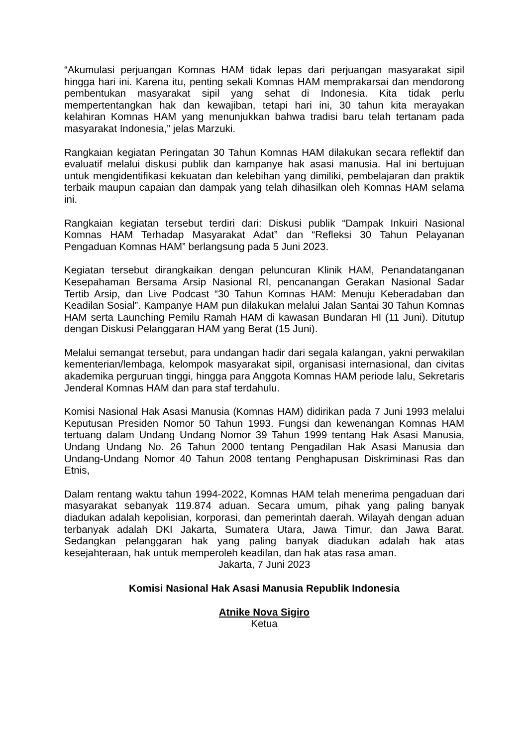“Akumulasi perjuangan Komnas HAM tidak lepas dari perjuangan masyarakat sipil hingga hari ini. Karena itu, penting sekali Komnas HAM memprakarsai dan mendorong pembentukan masyarakat sipil yang sehat di Indonesia. Kita tidak perlu mempertentangkan hak dan kewajiban, tetapi hari ini, 30 tahun kita merayakan kelahiran Komnas HAM yang menunjukkan bahwa tradisi baru telah tertanam pada masyarakat Indonesia,” jelas Marzuki.
Rangkaian kegiatan Peringatan 30 Tahun Komnas HAM dilakukan secara reflektif dan evaluatif melalui diskusi publik dan kampanye hak asasi manusia. Hal ini bertujuan untuk mengidentifikasi kekuatan dan kelebihan yang dimiliki, pembelajaran dan praktik terbaik maupun capaian dan dampak yang telah dihasilkan oleh Komnas HAM selama ini.
Rangkaian kegiatan tersebut terdiri dari: Diskusi publik “Dampak Inkuiri Nasional Komnas HAM Terhadap Masyarakat Adat” dan “Refleksi 30 Tahun Pelayanan Pengaduan Komnas HAM” berlangsung pada 5 Juni 2023.
Kegiatan tersebut dirangkaikan dengan peluncuran Klinik HAM, Penandatanganan Kesepahaman Bersama Arsip Nasional RI, pencanangan Gerakan Nasional Sadar Tertib Arsip, dan Live Podcast “30 Tahun Komnas HAM: Menuju Keberadaban dan Keadilan Sosial”. Kampanye HAM pun dilakukan melalui Jalan Santai 30 Tahun Komnas HAM serta Launching Pemilu Ramah HAM di kawasan Bundaran HI (11 Juni). Ditutup dengan Diskusi Pelanggaran HAM yang Berat (15 Juni).
Melalui semangat tersebut, para undangan hadir dari segala kalangan, yakni perwakilan kementerian/lembaga, kelompok masyarakat sipil, organisasi internasional, dan civitas akademika perguruan tinggi, hingga para Anggota Komnas HAM periode lalu, Sekretaris Jenderal Komnas HAM dan para staf terdahulu.
Komisi Nasional Hak Asasi Manusia (Komnas HAM) didirikan pada 7 Juni 1993 melalui Keputusan Presiden Nomor 50 Tahun 1993. Fungsi dan kewenangan Komnas HAM tertuang dalam Undang Undang Nomor 39 Tahun 1999 tentang Hak Asasi Manusia, Undang Undang No. 26 Tahun 2000 tentang Pengadilan Hak Asasi Manusia dan Undang-Undang Nomor 40 Tahun 2008 tentang Penghapusan Diskriminasi Ras dan Etnis,
Dalam rentang waktu tahun 1994-2022, Komnas HAM telah menerima pengaduan dari masyarakat sebanyak 119.874 aduan. Secara umum, pihak yang paling banyak diadukan adalah kepolisian, korporasi, dan pemerintah daerah. Wilayah dengan aduan terbanyak adalah DKI Jakarta, Sumatera Utara, Jawa Timur, dan Jawa Barat. Sedangkan pelanggaran hak yang paling banyak diadukan adalah hak atas kesejahteraan, hak untuk memperoleh keadilan, dan hak atas rasa aman.
Jakarta, 7 Juni 2023
Komisi Nasional Hak Asasi Manusia Republik Indonesia
Atnike Nova Sigiro
Ketua